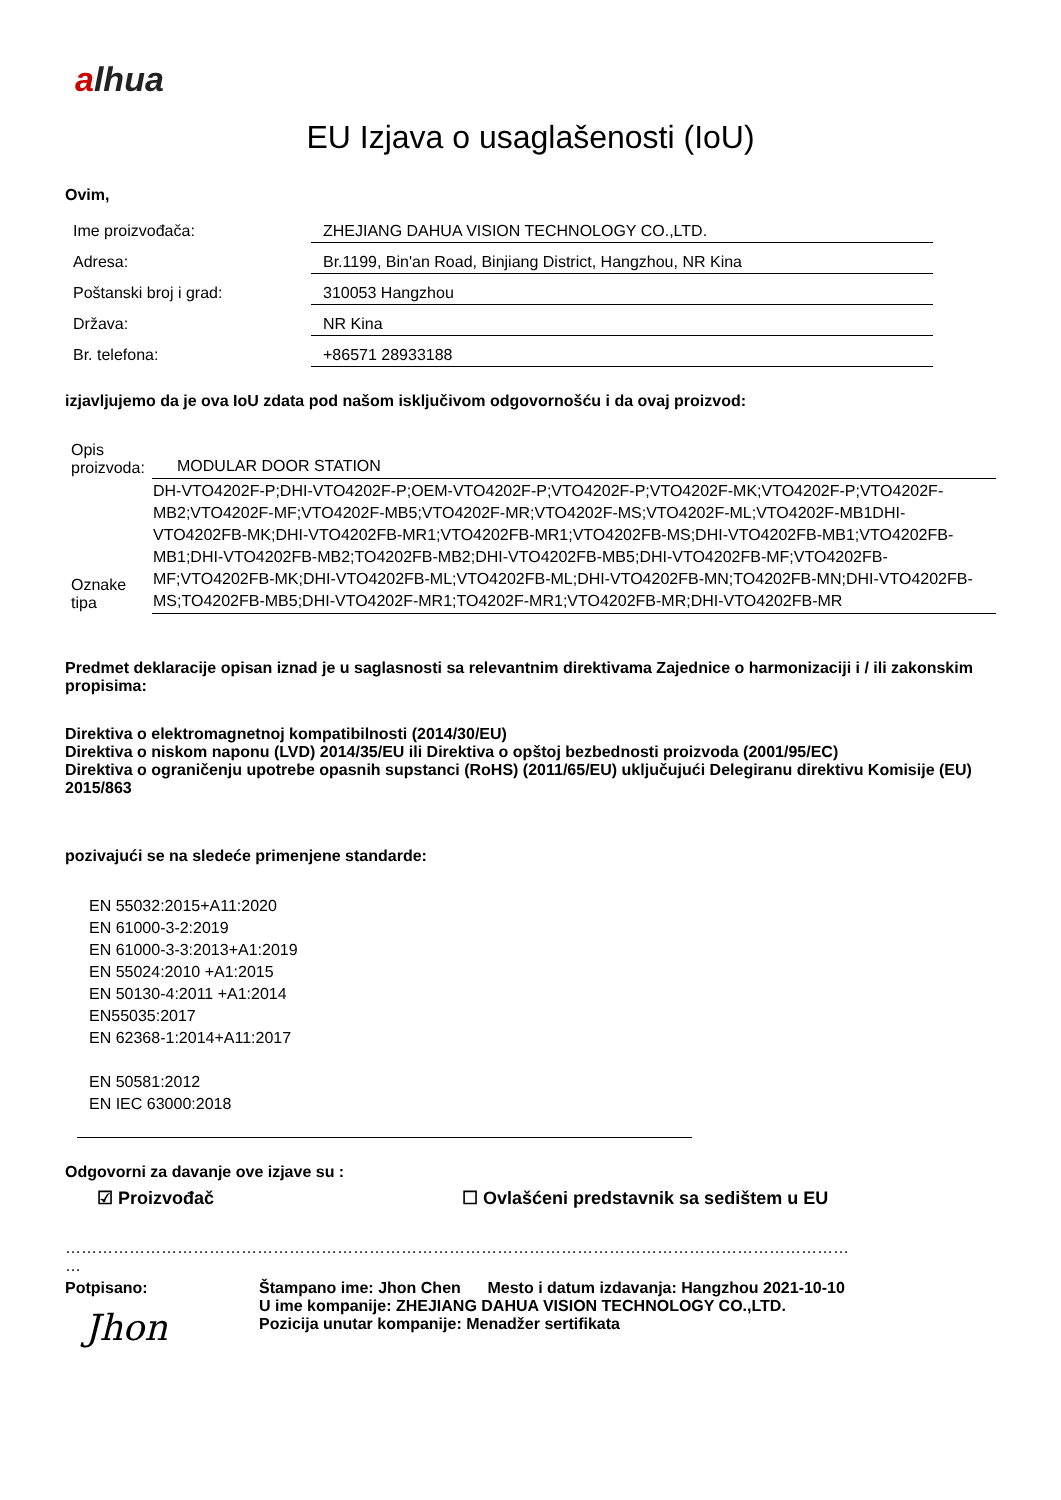alhua
EU Izjava o usaglašenosti (IoU)
Ovim,
| Ime proizvođača: | ZHEJIANG DAHUA VISION TECHNOLOGY CO.,LTD. |
| Adresa: | Br.1199, Bin'an Road, Binjiang District, Hangzhou, NR Kina |
| Poštanski broj i grad: | 310053 Hangzhou |
| Država: | NR Kina |
| Br. telefona: | +86571 28933188 |
izjavljujemo da je ova IoU zdata pod našom isključivom odgovornošću i da ovaj proizvod:
| Opis proizvoda: | MODULAR DOOR STATION |
| Oznake tipa | DH-VTO4202F-P;DHI-VTO4202F-P;OEM-VTO4202F-P;VTO4202F-P;VTO4202F-MK;VTO4202F-P;VTO4202F-MB2;VTO4202F-MF;VTO4202F-MB5;VTO4202F-MR;VTO4202F-MS;VTO4202F-ML;VTO4202F-MB1DHI-VTO4202FB-MK;DHI-VTO4202FB-MR1;VTO4202FB-MR1;VTO4202FB-MS;DHI-VTO4202FB-MB1;VTO4202FB-MB1;DHI-VTO4202FB-MB2;TO4202FB-MB2;DHI-VTO4202FB-MB5;DHI-VTO4202FB-MF;VTO4202FB-MF;VTO4202FB-MK;DHI-VTO4202FB-ML;VTO4202FB-ML;DHI-VTO4202FB-MN;TO4202FB-MN;DHI-VTO4202FB-MS;TO4202FB-MB5;DHI-VTO4202F-MR1;TO4202F-MR1;VTO4202FB-MR;DHI-VTO4202FB-MR |
Predmet deklaracije opisan iznad je u saglasnosti sa relevantnim direktivama Zajednice o harmonizaciji i / ili zakonskim propisima:
Direktiva o elektromagnetnoj kompatibilnosti (2014/30/EU)
Direktiva o niskom naponu (LVD) 2014/35/EU ili Direktiva o opštoj bezbednosti proizvoda (2001/95/EC)
Direktiva o ograničenju upotrebe opasnih supstanci (RoHS) (2011/65/EU) uključujući Delegiranu direktivu Komisije (EU) 2015/863
pozivajući se na sledeće primenjene standarde:
EN 55032:2015+A11:2020
EN 61000-3-2:2019
EN 61000-3-3:2013+A1:2019
EN 55024:2010 +A1:2015
EN 50130-4:2011 +A1:2014
EN55035:2017
EN 62368-1:2014+A11:2017
EN 50581:2012
EN IEC 63000:2018
Odgovorni za davanje ove izjave su :
☑ Proizvođač ☐ Ovlašćeni predstavnik sa sedištem u EU
…………………………………………………………………………………………………………………………………
…
Potpisano:
Jhon
Štampano ime: Jhon Chen Mesto i datum izdavanja: Hangzhou 2021-10-10
U ime kompanije: ZHEJIANG DAHUA VISION TECHNOLOGY CO.,LTD.
Pozicija unutar kompanije: Menadžer sertifikata